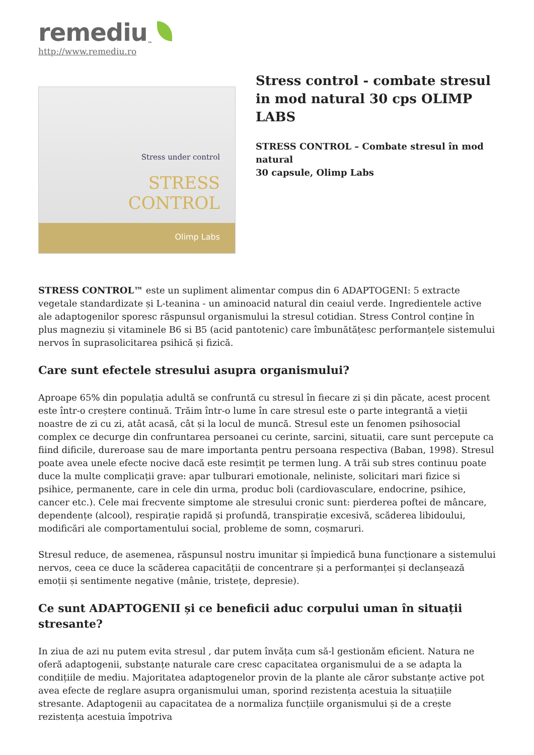remediu ™
http://www.remediu.ro
Stress under control
STRESS
CONTROL
Olimp Labs
Stress control - combate stresul in mod natural 30 cps OLIMP LABS
STRESS CONTROL – Combate stresul în mod natural
30 capsule, Olimp Labs
STRESS CONTROL™ este un supliment alimentar compus din 6 ADAPTOGENI: 5 extracte vegetale standardizate și L-teanina - un aminoacid natural din ceaiul verde. Ingredientele active ale adaptogenilor sporesc răspunsul organismului la stresul cotidian. Stress Control conține în plus magneziu și vitaminele B6 si B5 (acid pantotenic) care îmbunătățesc performanțele sistemului nervos în suprasolicitarea psihică și fizică.
Care sunt efectele stresului asupra organismului?
Aproape 65% din populația adultă se confruntă cu stresul în fiecare zi și din păcate, acest procent este într-o creștere continuă. Trăim într-o lume în care stresul este o parte integrantă a vieții noastre de zi cu zi, atât acasă, cât și la locul de muncă. Stresul este un fenomen psihosocial complex ce decurge din confruntarea persoanei cu cerinte, sarcini, situatii, care sunt percepute ca fiind dificile, dureroase sau de mare importanta pentru persoana respectiva (Baban, 1998). Stresul poate avea unele efecte nocive dacă este resimțit pe termen lung. A trăi sub stres continuu poate duce la multe complicații grave: apar tulburari emotionale, neliniste, solicitari mari fizice si psihice, permanente, care in cele din urma, produc boli (cardiovasculare, endocrine, psihice, cancer etc.). Cele mai frecvente simptome ale stresului cronic sunt: pierderea poftei de mâncare, dependențe (alcool), respirație rapidă și profundă, transpirație excesivă, scăderea libidoului, modificări ale comportamentului social, probleme de somn, coșmaruri.
Stresul reduce, de asemenea, răspunsul nostru imunitar și împiedică buna funcționare a sistemului nervos, ceea ce duce la scăderea capacității de concentrare și a performanței și declanșează emoții și sentimente negative (mânie, tristețe, depresie).
Ce sunt ADAPTOGENII și ce beneficii aduc corpului uman în situații stresante?
In ziua de azi nu putem evita stresul , dar putem învăța cum să-l gestionăm eficient. Natura ne oferă adaptogenii, substanțe naturale care cresc capacitatea organismului de a se adapta la condițiile de mediu. Majoritatea adaptogenelor provin de la plante ale căror substanțe active pot avea efecte de reglare asupra organismului uman, sporind rezistența acestuia la situațiile stresante. Adaptogenii au capacitatea de a normaliza funcțiile organismului și de a crește rezistența acestuia împotriva